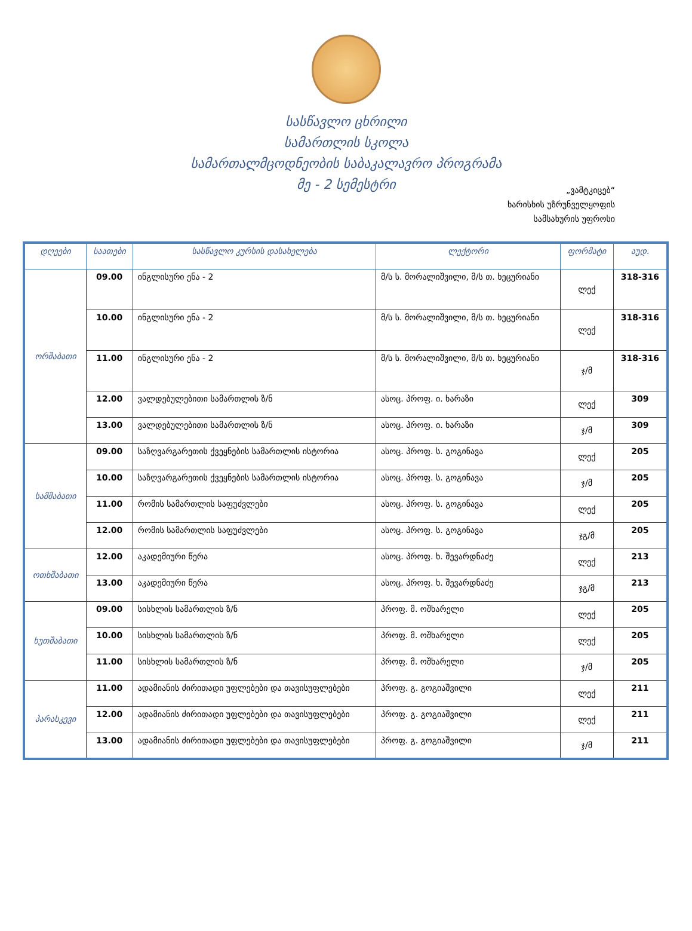სასწავლო ცხრილი
სამართლის სკოლა
სამართალმცოდნეობის საბაკალავრო პროგრამა
მე - 2 სემესტრი
„ვამტკიცებ“
ხარისხის უზრუნველყოფის
სამსახურის უფროსი
| დღეები | საათები | სასწავლო კურსის დასახელება | ლექტორი | ფორმატი | აუდ. |
| --- | --- | --- | --- | --- | --- |
| ორშაბათი | 09.00 | ინგლისური ენა - 2 | მ/ს ს. მორალიშვილი, მ/ს თ. ხეცურიანი | ლექ | 318-316 |
| | 10.00 | ინგლისური ენა - 2 | მ/ს ს. მორალიშვილი, მ/ს თ. ხეცურიანი | ლექ | 318-316 |
| | 11.00 | ინგლისური ენა - 2 | მ/ს ს. მორალიშვილი, მ/ს თ. ხეცურიანი | ჯ/მ | 318-316 |
| | 12.00 | ვალდებულებითი სამართლის ზ/ნ | ასოც. პროფ. ი. ხარაზი | ლექ | 309 |
| | 13.00 | ვალდებულებითი სამართლის ზ/ნ | ასოც. პროფ. ი. ხარაზი | ჯ/მ | 309 |
| სამშაბათი | 09.00 | საზღვარგარეთის ქვეყნების სამართლის ისტორია | ასოც. პროფ. ს. გოგინავა | ლექ | 205 |
| | 10.00 | საზღვარგარეთის ქვეყნების სამართლის ისტორია | ასოც. პროფ. ს. გოგინავა | ჯ/მ | 205 |
| | 11.00 | რომის სამართლის საფუძვლები | ასოც. პროფ. ს. გოგინავა | ლექ | 205 |
| | 12.00 | რომის სამართლის საფუძვლები | ასოც. პროფ. ს. გოგინავა | ჯგ/მ | 205 |
| ოთხშაბათი | 12.00 | აკადემიური წერა | ასოც. პროფ. ხ. შევარდნაძე | ლექ | 213 |
| | 13.00 | აკადემიური წერა | ასოც. პროფ. ხ. შევარდნაძე | ჯგ/მ | 213 |
| ხუთშაბათი | 09.00 | სისხლის სამართლის ზ/ნ | პროფ. მ. ოშხარელი | ლექ | 205 |
| | 10.00 | სისხლის სამართლის ზ/ნ | პროფ. მ. ოშხარელი | ლექ | 205 |
| | 11.00 | სისხლის სამართლის ზ/ნ | პროფ. მ. ოშხარელი | ჯ/მ | 205 |
| პარასკევი | 11.00 | ადამიანის ძირითადი უფლებები და თავისუფლებები | პროფ. გ. გოგიაშვილი | ლექ | 211 |
| | 12.00 | ადამიანის ძირითადი უფლებები და თავისუფლებები | პროფ. გ. გოგიაშვილი | ლექ | 211 |
| | 13.00 | ადამიანის ძირითადი უფლებები და თავისუფლებები | პროფ. გ. გოგიაშვილი | ჯ/მ | 211 |